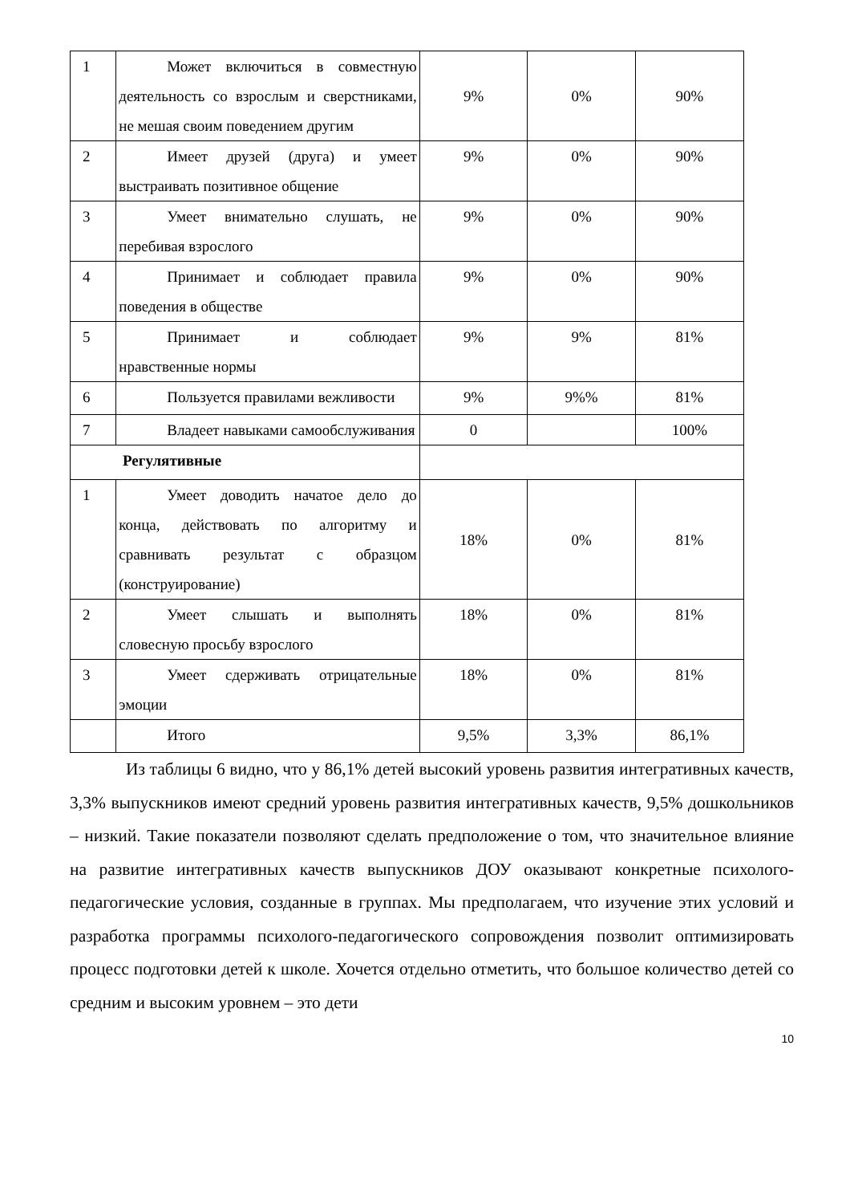| 1 | Может включиться в совместную деятельность со взрослым и сверстниками, не мешая своим поведением другим | 9% | 0% | 90% |
| 2 | Имеет друзей (друга) и умеет выстраивать позитивное общение | 9% | 0% | 90% |
| 3 | Умеет внимательно слушать, не перебивая взрослого | 9% | 0% | 90% |
| 4 | Принимает и соблюдает правила поведения в обществе | 9% | 0% | 90% |
| 5 | Принимает и соблюдает нравственные нормы | 9% | 9% | 81% |
| 6 | Пользуется правилами вежливости | 9% | 9%% | 81% |
| 7 | Владеет навыками самообслуживания | 0 | | 100% |
| Регулятивные | | | | |
| 1 | Умеет доводить начатое дело до конца, действовать по алгоритму и сравнивать результат с образцом (конструирование) | 18% | 0% | 81% |
| 2 | Умеет слышать и выполнять словесную просьбу взрослого | 18% | 0% | 81% |
| 3 | Умеет сдерживать отрицательные эмоции | 18% | 0% | 81% |
| | Итого | 9,5% | 3,3% | 86,1% |
Из таблицы 6 видно, что у 86,1% детей высокий уровень развития интегративных качеств, 3,3% выпускников имеют средний уровень развития интегративных качеств, 9,5% дошкольников – низкий. Такие показатели позволяют сделать предположение о том, что значительное влияние на развитие интегративных качеств выпускников ДОУ оказывают конкретные психолого-педагогические условия, созданные в группах. Мы предполагаем, что изучение этих условий и разработка программы психолого-педагогического сопровождения позволит оптимизировать процесс подготовки детей к школе. Хочется отдельно отметить, что большое количество детей со средним и высоким уровнем – это дети
10